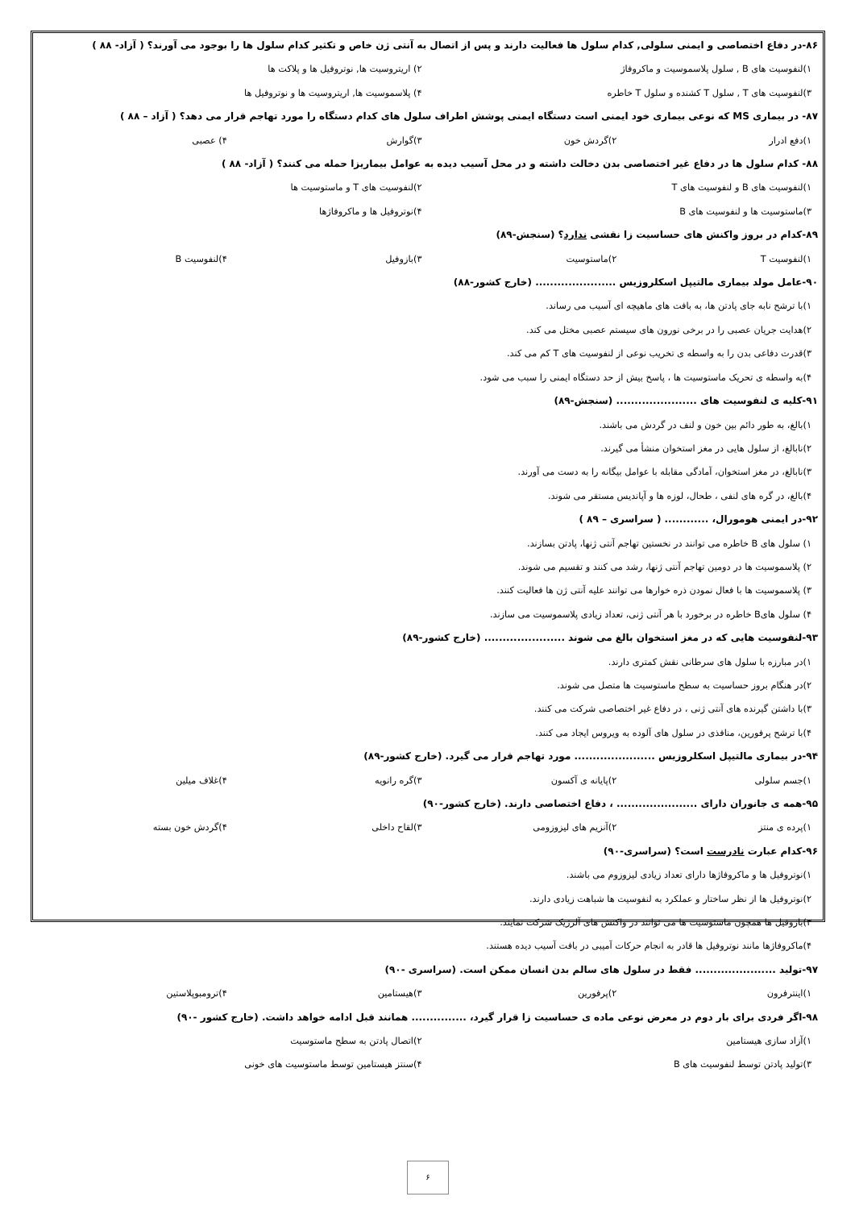۸۶-در دفاع اختصاصی و ایمنی سلولی, کدام سلول ها فعالیت دارند و پس از اتصال به آنتی ژن خاص و تکثیر کدام سلول ها را بوجود می آورند؟ ( آزاد- ۸۸ )
۱)لنفوسیت های B , سلول پلاسموسیت و ماکروفاژ ۲) اریتروسیت ها, نوتروفیل ها و پلاکت ها
۳)لنفوسیت های T , سلول T کشنده و سلول T خاطره ۴) پلاسموسیت ها, اریتروسیت ها و نوتروفیل ها
۸۷- در بیماری MS که نوعی بیماری خود ایمنی است دستگاه ایمنی پوشش اطراف سلول های کدام دستگاه را مورد تهاجم قرار می دهد؟ ( آزاد – ۸۸ )
۱)دفع ادرار ۲)گردش خون ۳)گوارش ۴) عصبی
۸۸- کدام سلول ها در دفاع غیر اختصاصی بدن دخالت داشته و در محل آسیب دیده به عوامل بیماریزا حمله می کنند؟ ( آزاد- ۸۸ )
۱)لنفوسیت های B و لنفوسیت های T ۲)لنفوسیت های T و ماستوسیت ها
۳)ماستوسیت ها و لنفوسیت های B ۴)نوتروفیل ها و ماکروفاژها
۸۹-کدام در بروز واکنش های حساسیت زا نقشی ندارد؟ (سنجش-۸۹)
۱)لنفوسیت T ۲)ماستوسیت ۳)بازوفیل ۴)لنفوسیت B
۹۰-عامل مولد بیماری مالتیپل اسکلروزیس ...................... (خارج کشور-۸۸)
۱)با ترشح نابه جای پادتن ها، به بافت های ماهیچه ای آسیب می رساند.
۲)هدایت جریان عصبی را در برخی نورون های سیستم عصبی مختل می کند.
۳)قدرت دفاعی بدن را به واسطه ی تخریب نوعی از لنفوسیت های T کم می کند.
۴)به واسطه ی تحریک ماستوسیت ها ، پاسخ بیش از حد دستگاه ایمنی را سبب می شود.
۹۱-کلیه ی لنفوسیت های ...................... (سنجش-۸۹)
۱)بالغ، به طور دائم بین خون و لنف در گردش می باشند.
۲)نابالغ، از سلول هایی در مغز استخوان منشأ می گیرند.
۳)نابالغ، در مغز استخوان، آمادگی مقابله با عوامل بیگانه را به دست می آورند.
۴)بالغ، در گره های لنفی ، طحال، لوزه ها و آپاندیس مستقر می شوند.
۹۲-در ایمنی هومورال، ............ ( سراسری – ۸۹ )
۱) سلول های B خاطره می توانند در نخستین تهاجم آنتی ژنها، پادتن بسازند.
۲) پلاسموسیت ها در دومین تهاجم آنتی ژنها، رشد می کنند و تقسیم می شوند.
۳) پلاسموسیت ها با فعال نمودن ذره خوارها می توانند علیه آنتی ژن ها فعالیت کنند.
۴) سلول هایB خاطره در برخورد با هر آنتی ژنی، تعداد زیادی پلاسموسیت می سازند.
۹۳-لنفوسیت هایی که در مغز استخوان بالغ می شوند ...................... (خارج کشور-۸۹)
۱)در مبارزه با سلول های سرطانی نقش کمتری دارند.
۲)در هنگام بروز حساسیت به سطح ماستوسیت ها متصل می شوند.
۳)با داشتن گیرنده های آنتی ژنی ، در دفاع غیر اختصاصی شرکت می کنند.
۴)با ترشح پرفورین، منافذی در سلول های آلوده به ویروس ایجاد می کنند.
۹۴-در بیماری مالتیپل اسکلروزیس ...................... مورد تهاجم قرار می گیرد. (خارج کشور-۸۹)
۱)جسم سلولی ۲)پایانه ی آکسون ۳)گره رانویه ۴)غلاف میلین
۹۵-همه ی جانوران دارای ...................... ، دفاع اختصاصی دارند. (خارج کشور-۹۰)
۱)پرده ی منتز ۲)آنزیم های لیزوزومی ۳)لقاح داخلی ۴)گردش خون بسته
۹۶-کدام عبارت نادرست است؟ (سراسری-۹۰)
۱)نوتروفیل ها و ماکروفاژها دارای تعداد زیادی لیزوزوم می باشند.
۲)نوتروفیل ها از نظر ساختار و عملکرد به لنفوسیت ها شباهت زیادی دارند.
۳)بازوفیل ها همچون ماستوسیت ها می توانند در واکنش های آلرژیک شرکت نمایند.
۴)ماکروفاژها مانند نوتروفیل ها قادر به انجام حرکات آمیبی در بافت آسیب دیده هستند.
۹۷-تولید ...................... فقط در سلول های سالم بدن انسان ممکن است. (سراسری -۹۰)
۱)اینترفرون ۲)پرفورین ۳)هیستامین ۴)ترومبوپلاستین
۹۸-اگر فردی برای بار دوم در معرض نوعی ماده ی حساسیت زا قرار گیرد، ............... همانند قبل ادامه خواهد داشت. (خارج کشور -۹۰)
۱)آزاد سازی هیستامین ۲)اتصال پادتن به سطح ماستوسیت
۳)تولید پادتن توسط لنفوسیت های B ۴)سنتز هیستامین توسط ماستوسیت های خونی
۶